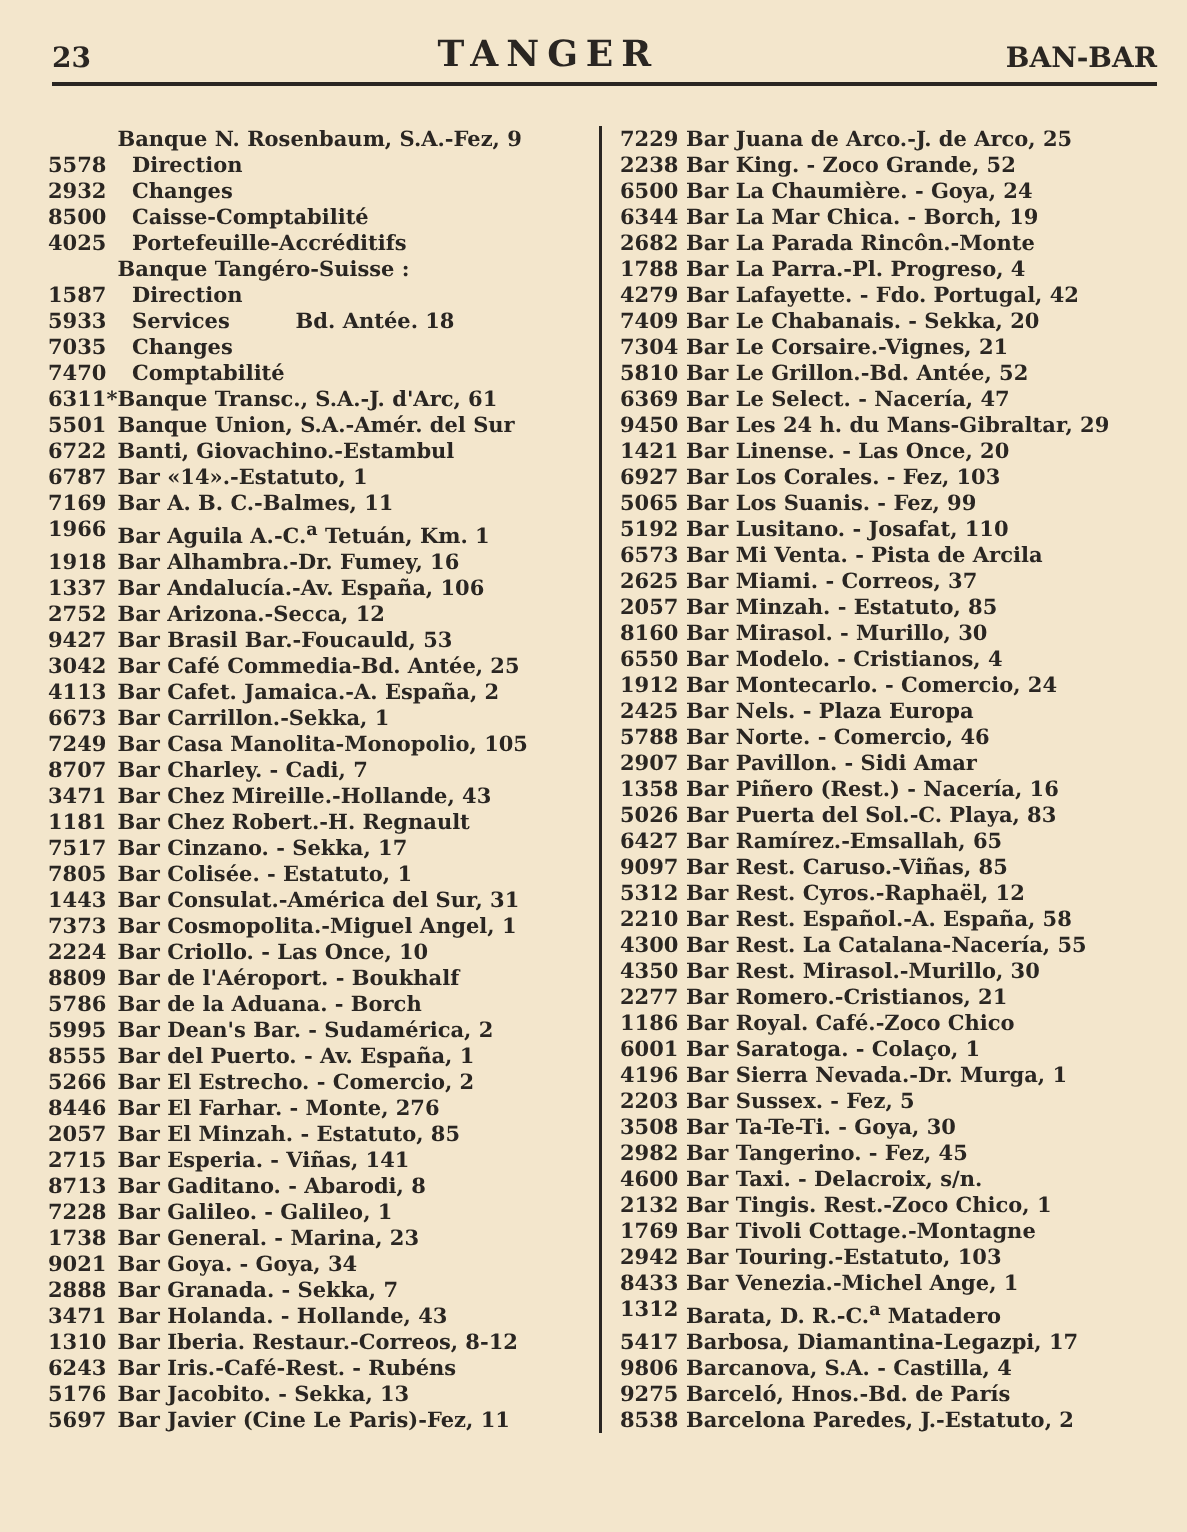23 TANGER BAN-BAR
| | Banque N. Rosenbaum, S.A.-Fez, 9 |
| 5578 | Direction |
| 2932 | Changes |
| 8500 | Caisse-Comptabilité |
| 4025 | Portefeuille-Accréditifs |
| | Banque Tangéro-Suisse : |
| 1587 | Direction |
| 5933 | Services Bd. Antée. 18 |
| 7035 | Changes |
| 7470 | Comptabilité |
| 6311* | Banque Transc., S.A.-J. d'Arc, 61 |
| 5501 | Banque Union, S.A.-Amér. del Sur |
| 6722 | Banti, Giovachino.-Estambul |
| 6787 | Bar «14».-Estatuto, 1 |
| 7169 | Bar A. B. C.-Balmes, 11 |
| 1966 | Bar Aguila A.-C.<sup>a</sup> Tetuán, Km. 1 |
| 1918 | Bar Alhambra.-Dr. Fumey, 16 |
| 1337 | Bar Andalucía.-Av. España, 106 |
| 2752 | Bar Arizona.-Secca, 12 |
| 9427 | Bar Brasil Bar.-Foucauld, 53 |
| 3042 | Bar Café Commedia-Bd. Antée, 25 |
| 4113 | Bar Cafet. Jamaica.-A. España, 2 |
| 6673 | Bar Carrillon.-Sekka, 1 |
| 7249 | Bar Casa Manolita-Monopolio, 105 |
| 8707 | Bar Charley. - Cadi, 7 |
| 3471 | Bar Chez Mireille.-Hollande, 43 |
| 1181 | Bar Chez Robert.-H. Regnault |
| 7517 | Bar Cinzano. - Sekka, 17 |
| 7805 | Bar Colisée. - Estatuto, 1 |
| 1443 | Bar Consulat.-América del Sur, 31 |
| 7373 | Bar Cosmopolita.-Miguel Angel, 1 |
| 2224 | Bar Criollo. - Las Once, 10 |
| 8809 | Bar de l'Aéroport. - Boukhalf |
| 5786 | Bar de la Aduana. - Borch |
| 5995 | Bar Dean's Bar. - Sudamérica, 2 |
| 8555 | Bar del Puerto. - Av. España, 1 |
| 5266 | Bar El Estrecho. - Comercio, 2 |
| 8446 | Bar El Farhar. - Monte, 276 |
| 2057 | Bar El Minzah. - Estatuto, 85 |
| 2715 | Bar Esperia. - Viñas, 141 |
| 8713 | Bar Gaditano. - Abarodi, 8 |
| 7228 | Bar Galileo. - Galileo, 1 |
| 1738 | Bar General. - Marina, 23 |
| 9021 | Bar Goya. - Goya, 34 |
| 2888 | Bar Granada. - Sekka, 7 |
| 3471 | Bar Holanda. - Hollande, 43 |
| 1310 | Bar Iberia. Restaur.-Correos, 8-12 |
| 6243 | Bar Iris.-Café-Rest. - Rubéns |
| 5176 | Bar Jacobito. - Sekka, 13 |
| 5697 | Bar Javier (Cine Le Paris)-Fez, 11 |
| 7229 | Bar Juana de Arco.-J. de Arco, 25 |
| 2238 | Bar King. - Zoco Grande, 52 |
| 6500 | Bar La Chaumière. - Goya, 24 |
| 6344 | Bar La Mar Chica. - Borch, 19 |
| 2682 | Bar La Parada Rincôn.-Monte |
| 1788 | Bar La Parra.-Pl. Progreso, 4 |
| 4279 | Bar Lafayette. - Fdo. Portugal, 42 |
| 7409 | Bar Le Chabanais. - Sekka, 20 |
| 7304 | Bar Le Corsaire.-Vignes, 21 |
| 5810 | Bar Le Grillon.-Bd. Antée, 52 |
| 6369 | Bar Le Select. - Nacería, 47 |
| 9450 | Bar Les 24 h. du Mans-Gibraltar, 29 |
| 1421 | Bar Linense. - Las Once, 20 |
| 6927 | Bar Los Corales. - Fez, 103 |
| 5065 | Bar Los Suanis. - Fez, 99 |
| 5192 | Bar Lusitano. - Josafat, 110 |
| 6573 | Bar Mi Venta. - Pista de Arcila |
| 2625 | Bar Miami. - Correos, 37 |
| 2057 | Bar Minzah. - Estatuto, 85 |
| 8160 | Bar Mirasol. - Murillo, 30 |
| 6550 | Bar Modelo. - Cristianos, 4 |
| 1912 | Bar Montecarlo. - Comercio, 24 |
| 2425 | Bar Nels. - Plaza Europa |
| 5788 | Bar Norte. - Comercio, 46 |
| 2907 | Bar Pavillon. - Sidi Amar |
| 1358 | Bar Piñero (Rest.) - Nacería, 16 |
| 5026 | Bar Puerta del Sol.-C. Playa, 83 |
| 6427 | Bar Ramírez.-Emsallah, 65 |
| 9097 | Bar Rest. Caruso.-Viñas, 85 |
| 5312 | Bar Rest. Cyros.-Raphaël, 12 |
| 2210 | Bar Rest. Español.-A. España, 58 |
| 4300 | Bar Rest. La Catalana-Nacería, 55 |
| 4350 | Bar Rest. Mirasol.-Murillo, 30 |
| 2277 | Bar Romero.-Cristianos, 21 |
| 1186 | Bar Royal. Café.-Zoco Chico |
| 6001 | Bar Saratoga. - Colaço, 1 |
| 4196 | Bar Sierra Nevada.-Dr. Murga, 1 |
| 2203 | Bar Sussex. - Fez, 5 |
| 3508 | Bar Ta-Te-Ti. - Goya, 30 |
| 2982 | Bar Tangerino. - Fez, 45 |
| 4600 | Bar Taxi. - Delacroix, s/n. |
| 2132 | Bar Tingis. Rest.-Zoco Chico, 1 |
| 1769 | Bar Tivoli Cottage.-Montagne |
| 2942 | Bar Touring.-Estatuto, 103 |
| 8433 | Bar Venezia.-Michel Ange, 1 |
| 1312 | Barata, D. R.-C.<sup>a</sup> Matadero |
| 5417 | Barbosa, Diamantina-Legazpi, 17 |
| 9806 | Barcanova, S.A. - Castilla, 4 |
| 9275 | Barceló, Hnos.-Bd. de París |
| 8538 | Barcelona Paredes, J.-Estatuto, 2 |